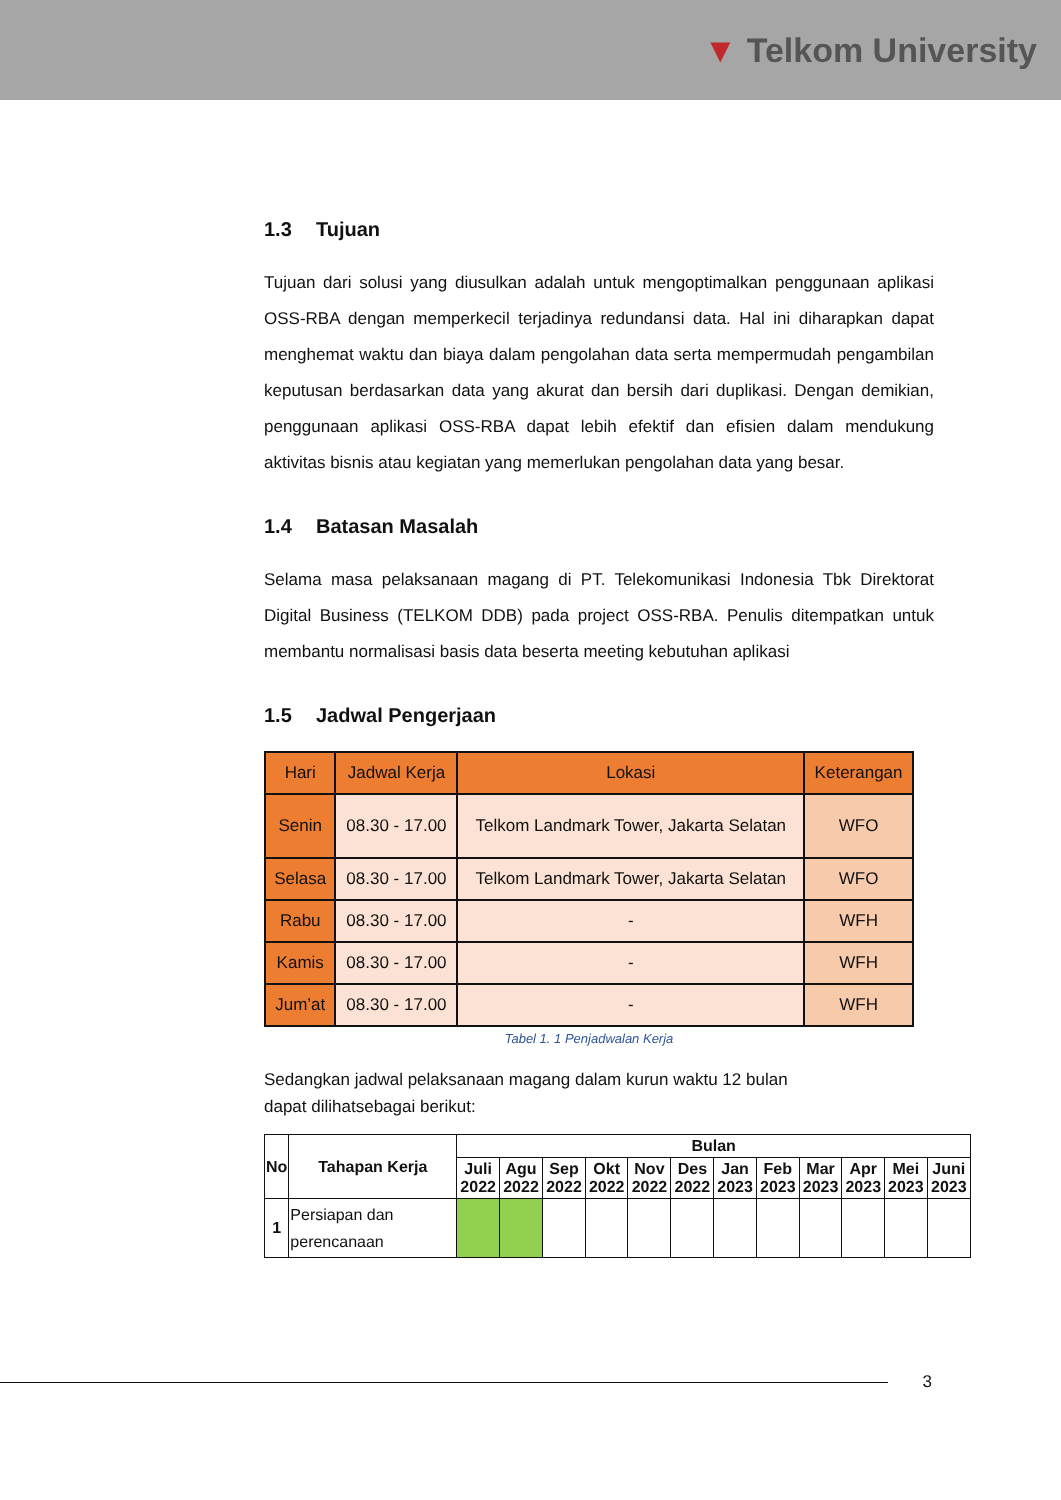▼ Telkom University
1.3 Tujuan
Tujuan dari solusi yang diusulkan adalah untuk mengoptimalkan penggunaan aplikasi OSS-RBA dengan memperkecil terjadinya redundansi data. Hal ini diharapkan dapat menghemat waktu dan biaya dalam pengolahan data serta mempermudah pengambilan keputusan berdasarkan data yang akurat dan bersih dari duplikasi. Dengan demikian, penggunaan aplikasi OSS-RBA dapat lebih efektif dan efisien dalam mendukung aktivitas bisnis atau kegiatan yang memerlukan pengolahan data yang besar.
1.4 Batasan Masalah
Selama masa pelaksanaan magang di PT. Telekomunikasi Indonesia Tbk Direktorat Digital Business (TELKOM DDB) pada project OSS-RBA. Penulis ditempatkan untuk membantu normalisasi basis data beserta meeting kebutuhan aplikasi
1.5 Jadwal Pengerjaan
| Hari | Jadwal Kerja | Lokasi | Keterangan |
| --- | --- | --- | --- |
| Senin | 08.30 - 17.00 | Telkom Landmark Tower, Jakarta Selatan | WFO |
| Selasa | 08.30 - 17.00 | Telkom Landmark Tower, Jakarta Selatan | WFO |
| Rabu | 08.30 - 17.00 | - | WFH |
| Kamis | 08.30 - 17.00 | - | WFH |
| Jum’at | 08.30 - 17.00 | - | WFH |
Tabel 1. 1 Penjadwalan Kerja
Sedangkan jadwal pelaksanaan magang dalam kurun waktu 12 bulan
dapat dilihatsebagai berikut:
| No | Tahapan Kerja | Bulan | | | | | | | | | | | |
| --- | --- | --- | --- | --- | --- | --- | --- | --- | --- | --- | --- | --- | --- |
| | | Juli 2022 | Agu 2022 | Sep 2022 | Okt 2022 | Nov 2022 | Des 2022 | Jan 2023 | Feb 2023 | Mar 2023 | Apr 2023 | Mei 2023 | Juni 2023 |
| 1 | Persiapan dan perencanaan | | | | | | | | | | | | |
3